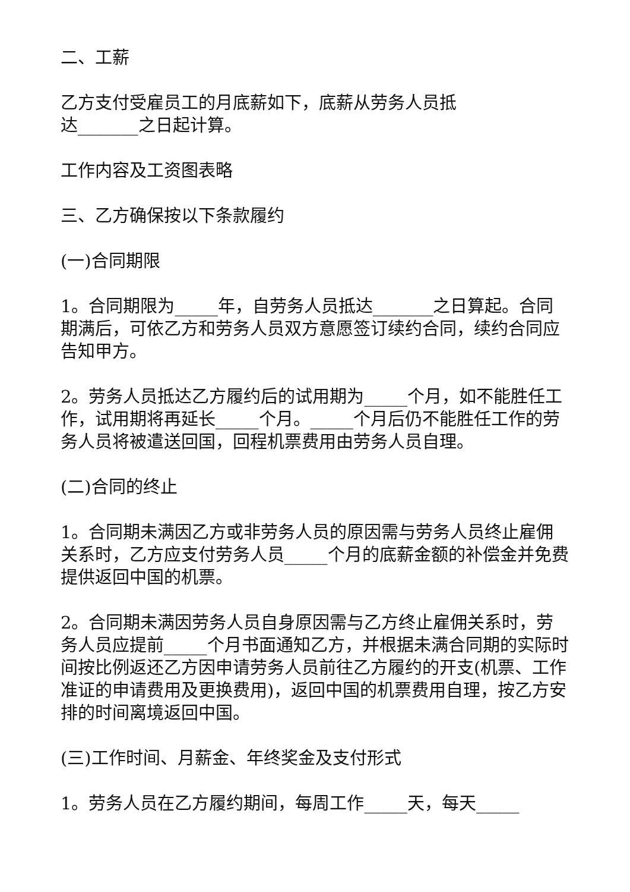二、工薪
乙方支付受雇员工的月底薪如下，底薪从劳务人员抵
达_______之日起计算。
工作内容及工资图表略
三、乙方确保按以下条款履约
(一)合同期限
1。合同期限为_____年，自劳务人员抵达_______之日算起。合同期满后，可依乙方和劳务人员双方意愿签订续约合同，续约合同应告知甲方。
2。劳务人员抵达乙方履约后的试用期为_____个月，如不能胜任工作，试用期将再延长_____个月。_____个月后仍不能胜任工作的劳务人员将被遣送回国，回程机票费用由劳务人员自理。
(二)合同的终止
1。合同期未满因乙方或非劳务人员的原因需与劳务人员终止雇佣关系时，乙方应支付劳务人员_____个月的底薪金额的补偿金并免费提供返回中国的机票。
2。合同期未满因劳务人员自身原因需与乙方终止雇佣关系时，劳务人员应提前_____个月书面通知乙方，并根据未满合同期的实际时间按比例返还乙方因申请劳务人员前往乙方履约的开支(机票、工作准证的申请费用及更换费用)，返回中国的机票费用自理，按乙方安排的时间离境返回中国。
(三)工作时间、月薪金、年终奖金及支付形式
1。劳务人员在乙方履约期间，每周工作_____天，每天_____